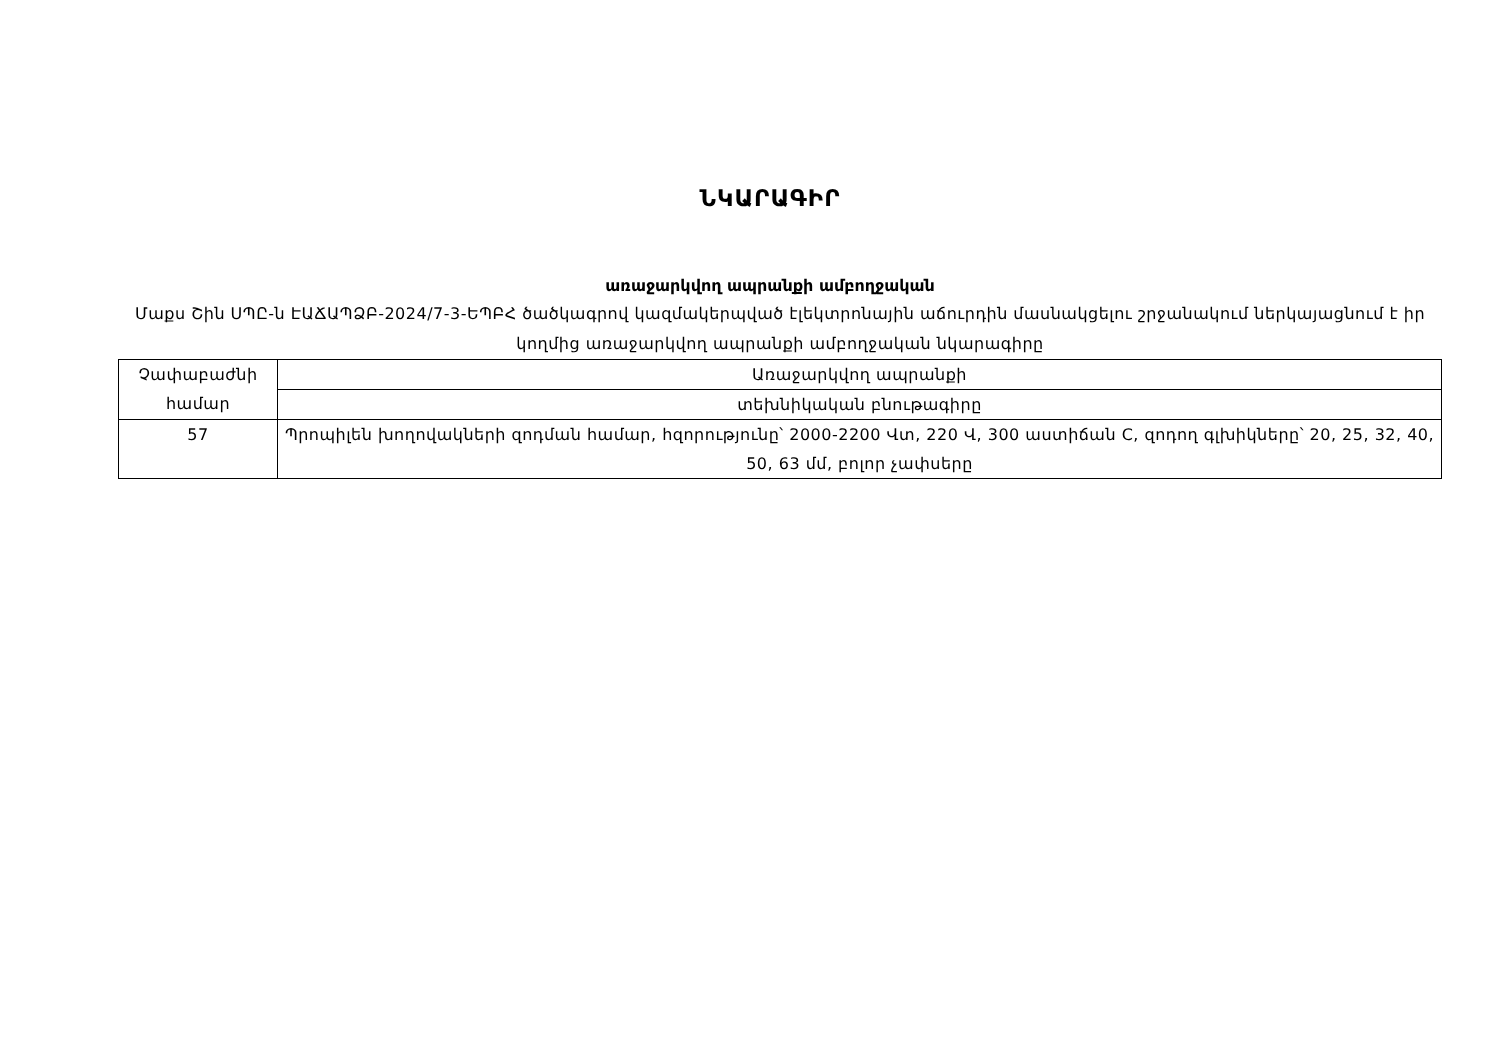ՆԿԱՐԱԳԻՐ
առաջարկվող ապրանքի ամբողջական
Մաքս Շին ՍՊԸ-ն ԷԱՃԱՊՁԲ-2024/7-3-ԵՊԲՀ ծածկագրով կազմակերպված էլեկտրոնային աճուրդին մասնակցելու շրջանակում ներկայացնում է իր կողմից առաջարկվող ապրանքի ամբողջական նկարագիրը
| Չափաբաժնի համար | Առաջարկվող ապրանքի |
| | տեխնիկական բնութագիրը |
| 57 | Պրոպիլեն խողովակների զոդման համար, հզորությունը՝ 2000-2200 Վտ, 220 Վ, 300 աստիճան C, զոդող գլխիկները՝ 20, 25, 32, 40, 50, 63 մմ, բոլոր չափսերը |